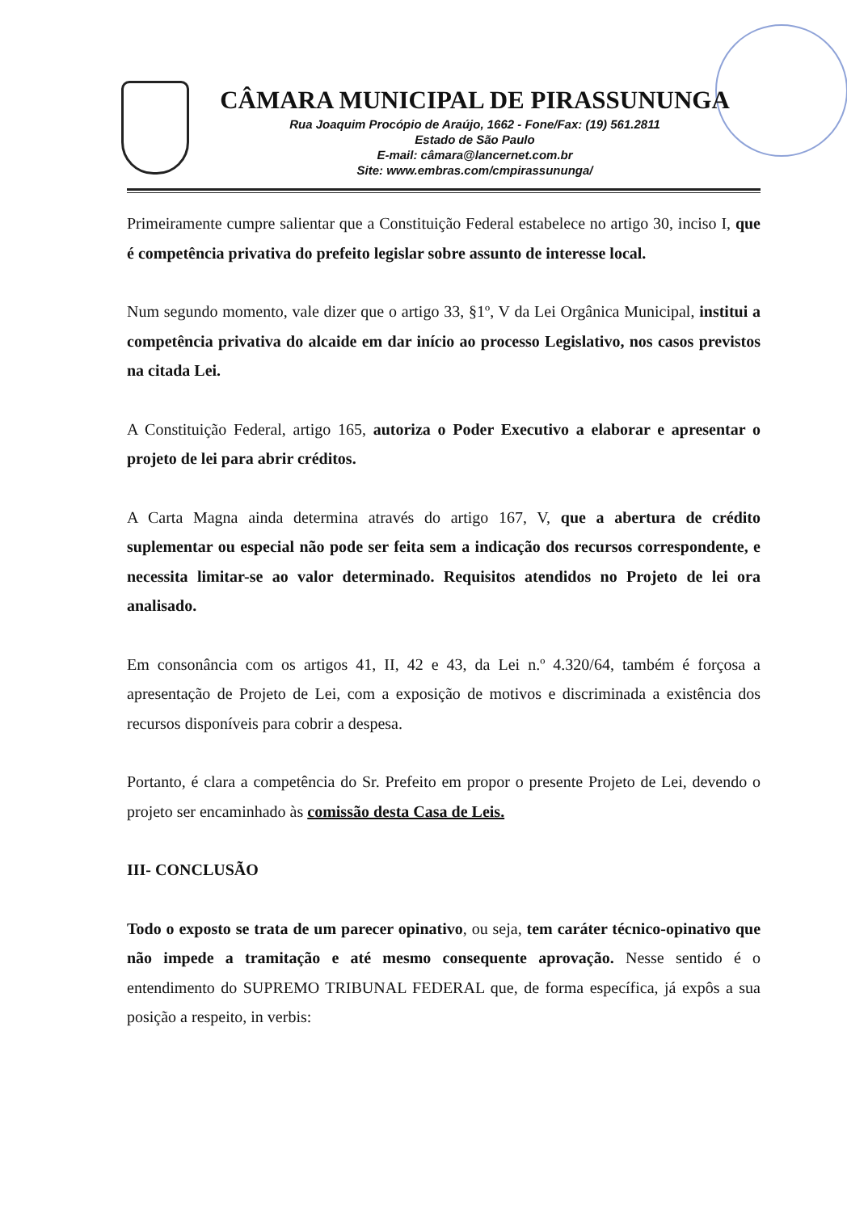CÂMARA MUNICIPAL DE PIRASSUNUNGA
Rua Joaquim Procópio de Araújo, 1662 - Fone/Fax: (19) 561.2811
Estado de São Paulo
E-mail: câmara@lancernet.com.br
Site: www.embras.com/cmpirassununga/
Primeiramente cumpre salientar que a Constituição Federal estabelece no artigo 30, inciso I, que é competência privativa do prefeito legislar sobre assunto de interesse local.
Num segundo momento, vale dizer que o artigo 33, §1º, V da Lei Orgânica Municipal, institui a competência privativa do alcaide em dar início ao processo Legislativo, nos casos previstos na citada Lei.
A Constituição Federal, artigo 165, autoriza o Poder Executivo a elaborar e apresentar o projeto de lei para abrir créditos.
A Carta Magna ainda determina através do artigo 167, V, que a abertura de crédito suplementar ou especial não pode ser feita sem a indicação dos recursos correspondente, e necessita limitar-se ao valor determinado. Requisitos atendidos no Projeto de lei ora analisado.
Em consonância com os artigos 41, II, 42 e 43, da Lei n.º 4.320/64, também é forçosa a apresentação de Projeto de Lei, com a exposição de motivos e discriminada a existência dos recursos disponíveis para cobrir a despesa.
Portanto, é clara a competência do Sr. Prefeito em propor o presente Projeto de Lei, devendo o projeto ser encaminhado às comissão desta Casa de Leis.
III- CONCLUSÃO
Todo o exposto se trata de um parecer opinativo, ou seja, tem caráter técnico-opinativo que não impede a tramitação e até mesmo consequente aprovação. Nesse sentido é o entendimento do SUPREMO TRIBUNAL FEDERAL que, de forma específica, já expôs a sua posição a respeito, in verbis: